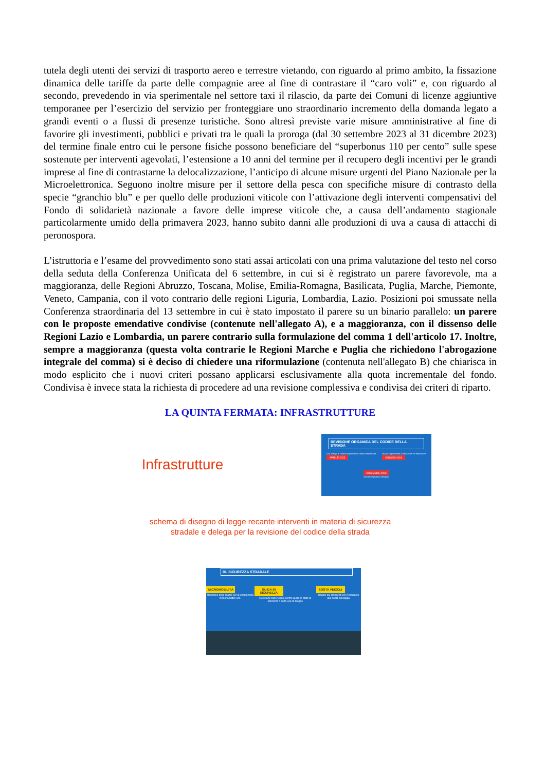tutela degli utenti dei servizi di trasporto aereo e terrestre vietando, con riguardo al primo ambito, la fissazione dinamica delle tariffe da parte delle compagnie aree al fine di contrastare il “caro voli” e, con riguardo al secondo, prevedendo in via sperimentale nel settore taxi il rilascio, da parte dei Comuni di licenze aggiuntive temporanee per l’esercizio del servizio per fronteggiare uno straordinario incremento della domanda legato a grandi eventi o a flussi di presenze turistiche. Sono altresì previste varie misure amministrative al fine di favorire gli investimenti, pubblici e privati tra le quali la proroga (dal 30 settembre 2023 al 31 dicembre 2023) del termine finale entro cui le persone fisiche possono beneficiare del “superbonus 110 per cento” sulle spese sostenute per interventi agevolati, l’estensione a 10 anni del termine per il recupero degli incentivi per le grandi imprese al fine di contrastarne la delocalizzazione, l’anticipo di alcune misure urgenti del Piano Nazionale per la Microelettronica. Seguono inoltre misure per il settore della pesca con specifiche misure di contrasto della specie “granchio blu” e per quello delle produzioni viticole con l’attivazione degli interventi compensativi del Fondo di solidarietà nazionale a favore delle imprese viticole che, a causa dell’andamento stagionale particolarmente umido della primavera 2023, hanno subito danni alle produzioni di uva a causa di attacchi di peronospora.
L’istruttoria e l’esame del provvedimento sono stati assai articolati con una prima valutazione del testo nel corso della seduta della Conferenza Unificata del 6 settembre, in cui si è registrato un parere favorevole, ma a maggioranza, delle Regioni Abruzzo, Toscana, Molise, Emilia-Romagna, Basilicata, Puglia, Marche, Piemonte, Veneto, Campania, con il voto contrario delle regioni Liguria, Lombardia, Lazio. Posizioni poi smussate nella Conferenza straordinaria del 13 settembre in cui è stato impostato il parere su un binario parallelo: un parere con le proposte emendative condivise (contenute nell'allegato A), e a maggioranza, con il dissenso delle Regioni Lazio e Lombardia, un parere contrario sulla formulazione del comma 1 dell'articolo 17. Inoltre, sempre a maggioranza (questa volta contrarie le Regioni Marche e Puglia che richiedono l'abrogazione integrale del comma) si è deciso di chiedere una riformulazione (contenuta nell'allegato B) che chiarisca in modo esplicito che i nuovi criteri possano applicarsi esclusivamente alla quota incrementale del fondo. Condivisa è invece stata la richiesta di procedere ad una revisione complessiva e condivisa dei criteri di riparto.
LA QUINTA FERMATA: INFRASTRUTTURE
Infrastrutture
REVISIONE ORGANICA DEL CODICE DELLA STRADA
DDL delega di riforma organica del codice della strada
APRILE 2023 Nuovo regolamento di attuazione ed esecuzione
GIUGNO 2024
DICEMBRE 2023
Decreto legislativo delegato
schema di disegno di legge recante interventi in materia di sicurezza
stradale e delega per la revisione del codice della strada
DL SICUREZZA STRADALE
MICROMOBILITÀ
Revisione delle regole per la circolazione di monopattini ecc.
GUIDA IN SICUREZZA
Revisione delle regole contro guida in stato di ebbrezza o sotto uso di droghe
SOSTA VEICOLI
Regole più stringenti per il contrasto alla sosta selvaggia